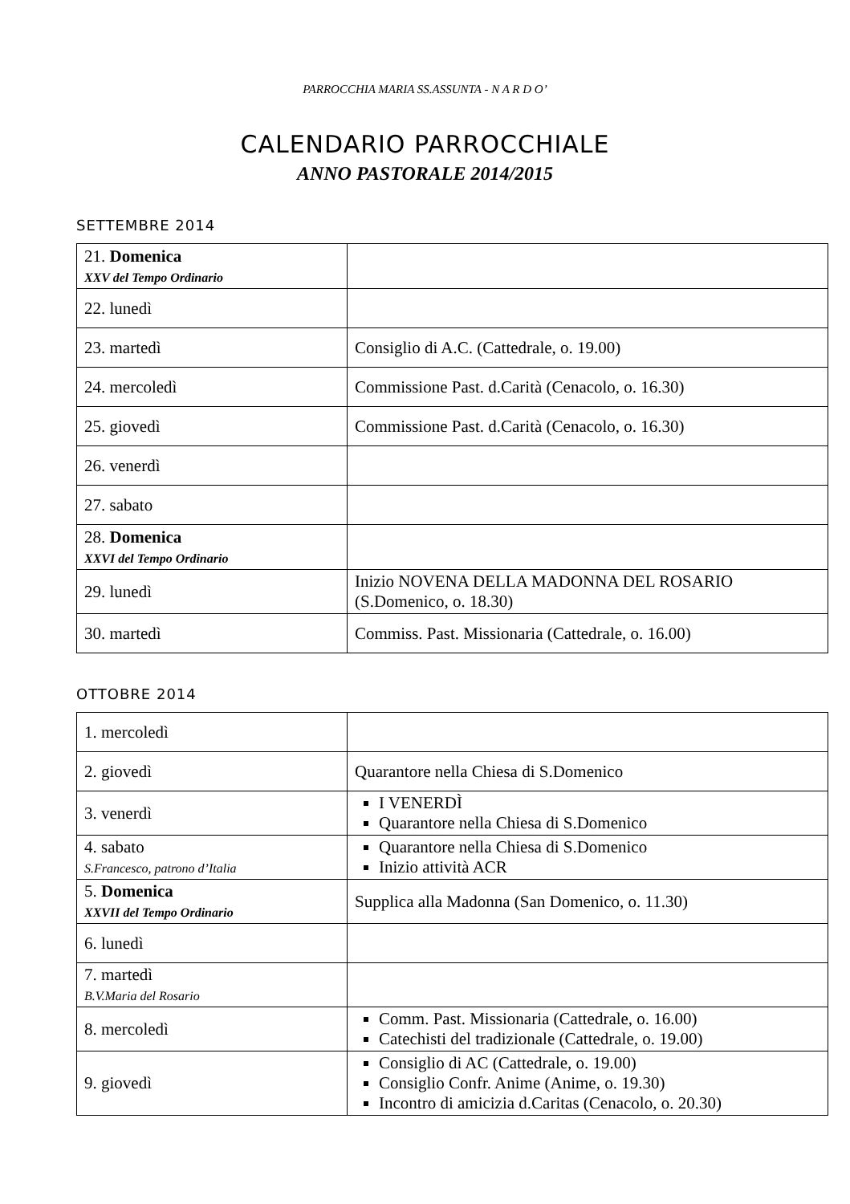PARROCCHIA MARIA SS.ASSUNTA - N A R D O’
CALENDARIO PARROCCHIALE
ANNO PASTORALE 2014/2015
SETTEMBRE 2014
| 21. Domenica XXV del Tempo Ordinario | |
| 22. lunedì | |
| 23. martedì | Consiglio di A.C. (Cattedrale, o. 19.00) |
| 24. mercoledì | Commissione Past. d.Carità (Cenacolo, o. 16.30) |
| 25. giovedì | Commissione Past. d.Carità (Cenacolo, o. 16.30) |
| 26. venerdì | |
| 27. sabato | |
| 28. Domenica XXVI del Tempo Ordinario | |
| 29. lunedì | Inizio NOVENA DELLA MADONNA DEL ROSARIO (S.Domenico, o. 18.30) |
| 30. martedì | Commiss. Past. Missionaria (Cattedrale, o. 16.00) |
OTTOBRE 2014
| 1. mercoledì | |
| 2. giovedì | Quarantore nella Chiesa di S.Domenico |
| 3. venerdì | I VENERDÌ Quarantore nella Chiesa di S.Domenico |
| 4. sabato S.Francesco, patrono d’Italia | Quarantore nella Chiesa di S.Domenico Inizio attività ACR |
| 5. Domenica XXVII del Tempo Ordinario | Supplica alla Madonna (San Domenico, o. 11.30) |
| 6. lunedì | |
| 7. martedì B.V.Maria del Rosario | |
| 8. mercoledì | Comm. Past. Missionaria (Cattedrale, o. 16.00) Catechisti del tradizionale (Cattedrale, o. 19.00) |
| 9. giovedì | Consiglio di AC (Cattedrale, o. 19.00) Consiglio Confr. Anime (Anime, o. 19.30) Incontro di amicizia d.Caritas (Cenacolo, o. 20.30) |